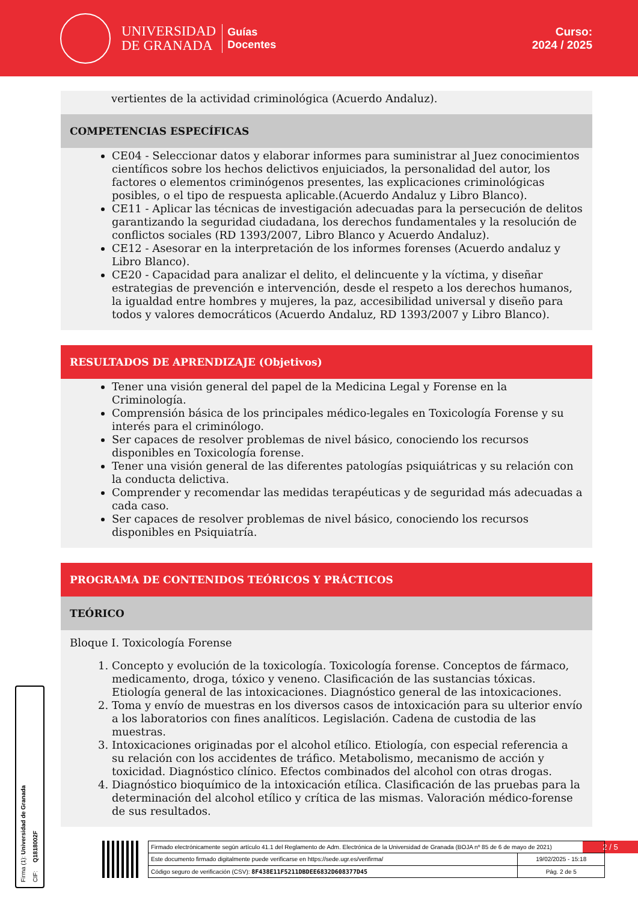UNIVERSIDAD
DE GRANADA
Guías
Docentes
Curso:
2024 / 2025
vertientes de la actividad criminológica (Acuerdo Andaluz).
COMPETENCIAS ESPECÍFICAS
CE04 - Seleccionar datos y elaborar informes para suministrar al Juez conocimientos científicos sobre los hechos delictivos enjuiciados, la personalidad del autor, los factores o elementos criminógenos presentes, las explicaciones criminológicas posibles, o el tipo de respuesta aplicable.(Acuerdo Andaluz y Libro Blanco).
CE11 - Aplicar las técnicas de investigación adecuadas para la persecución de delitos garantizando la seguridad ciudadana, los derechos fundamentales y la resolución de conflictos sociales (RD 1393/2007, Libro Blanco y Acuerdo Andaluz).
CE12 - Asesorar en la interpretación de los informes forenses (Acuerdo andaluz y Libro Blanco).
CE20 - Capacidad para analizar el delito, el delincuente y la víctima, y diseñar estrategias de prevención e intervención, desde el respeto a los derechos humanos, la igualdad entre hombres y mujeres, la paz, accesibilidad universal y diseño para todos y valores democráticos (Acuerdo Andaluz, RD 1393/2007 y Libro Blanco).
RESULTADOS DE APRENDIZAJE (Objetivos)
Tener una visión general del papel de la Medicina Legal y Forense en la Criminología.
Comprensión básica de los principales médico-legales en Toxicología Forense y su interés para el criminólogo.
Ser capaces de resolver problemas de nivel básico, conociendo los recursos disponibles en Toxicología forense.
Tener una visión general de las diferentes patologías psiquiátricas y su relación con la conducta delictiva.
Comprender y recomendar las medidas terapéuticas y de seguridad más adecuadas a cada caso.
Ser capaces de resolver problemas de nivel básico, conociendo los recursos disponibles en Psiquiatría.
PROGRAMA DE CONTENIDOS TEÓRICOS Y PRÁCTICOS
TEÓRICO
Bloque I. Toxicología Forense
1. Concepto y evolución de la toxicología. Toxicología forense. Conceptos de fármaco, medicamento, droga, tóxico y veneno. Clasificación de las sustancias tóxicas. Etiología general de las intoxicaciones. Diagnóstico general de las intoxicaciones.
2. Toma y envío de muestras en los diversos casos de intoxicación para su ulterior envío a los laboratorios con fines analíticos. Legislación. Cadena de custodia de las muestras.
3. Intoxicaciones originadas por el alcohol etílico. Etiología, con especial referencia a su relación con los accidentes de tráfico. Metabolismo, mecanismo de acción y toxicidad. Diagnóstico clínico. Efectos combinados del alcohol con otras drogas.
4. Diagnóstico bioquímico de la intoxicación etílica. Clasificación de las pruebas para la determinación del alcohol etílico y crítica de las mismas. Valoración médico-forense de sus resultados.
Firma (1): Universidad de Granada CIF: Q1818002F
2 / 5
| Firmado electrónicamente según artículo 41.1 del Reglamento de Adm. Electrónica de la Universidad de Granada (BOJA nº 85 de 6 de mayo de 2021) | |
| Este documento firmado digitalmente puede verificarse en https://sede.ugr.es/verifirma/ | 19/02/2025 - 15:18 |
| Código seguro de verificación (CSV): 8F438E11F5211DBDEE6832D608377D45 | Pág. 2 de 5 |